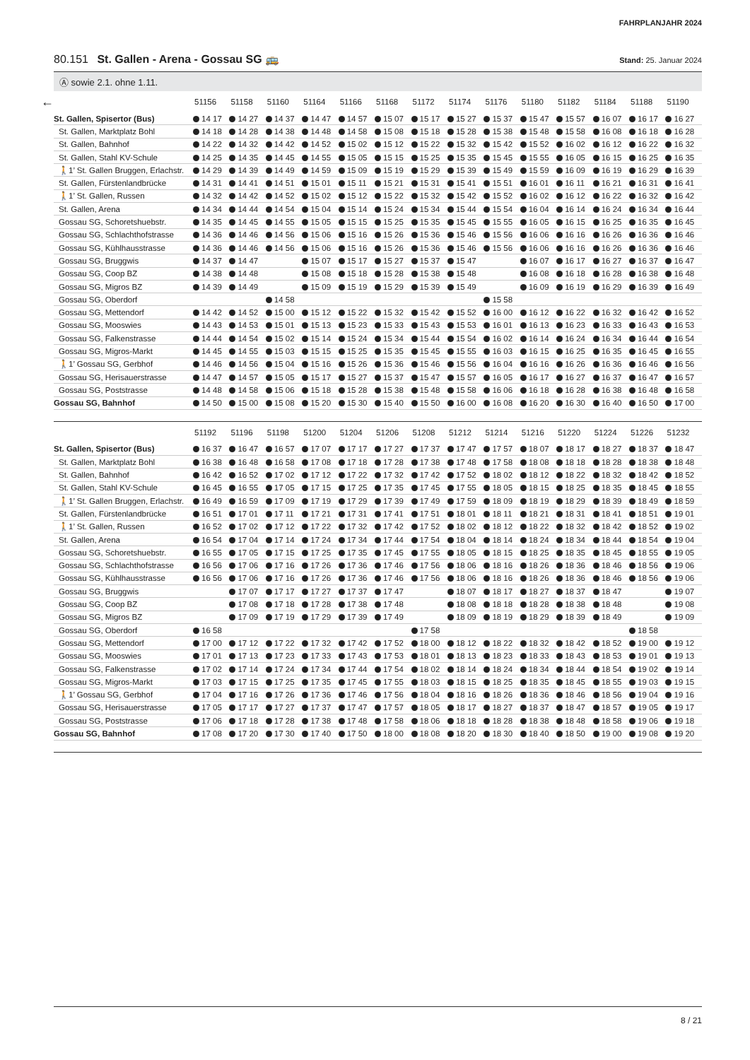FAHRPLANJAHR 2024
80.151 St. Gallen - Arena - Gossau SG 🚌
Stand: 25. Januar 2024
Ⓐ sowie 2.1. ohne 1.11.
| ← | 51156 | 51158 | 51160 | 51164 | 51166 | 51168 | 51172 | 51174 | 51176 | 51180 | 51182 | 51184 | 51188 | 51190 |
| --- | --- | --- | --- | --- | --- | --- | --- | --- | --- | --- | --- | --- | --- | --- |
| St. Gallen, Spisertor (Bus) | 14 17 | 14 27 | 14 37 | 14 47 | 14 57 | 15 07 | 15 17 | 15 27 | 15 37 | 15 47 | 15 57 | 16 07 | 16 17 | 16 27 |
| St. Gallen, Marktplatz Bohl | 14 18 | 14 28 | 14 38 | 14 48 | 14 58 | 15 08 | 15 18 | 15 28 | 15 38 | 15 48 | 15 58 | 16 08 | 16 18 | 16 28 |
| St. Gallen, Bahnhof | 14 22 | 14 32 | 14 42 | 14 52 | 15 02 | 15 12 | 15 22 | 15 32 | 15 42 | 15 52 | 16 02 | 16 12 | 16 22 | 16 32 |
| St. Gallen, Stahl KV-Schule | 14 25 | 14 35 | 14 45 | 14 55 | 15 05 | 15 15 | 15 25 | 15 35 | 15 45 | 15 55 | 16 05 | 16 15 | 16 25 | 16 35 |
| 🚶1’ St. Gallen Bruggen, Erlachstr. | 14 29 | 14 39 | 14 49 | 14 59 | 15 09 | 15 19 | 15 29 | 15 39 | 15 49 | 15 59 | 16 09 | 16 19 | 16 29 | 16 39 |
| St. Gallen, Fürstenlandbrücke | 14 31 | 14 41 | 14 51 | 15 01 | 15 11 | 15 21 | 15 31 | 15 41 | 15 51 | 16 01 | 16 11 | 16 21 | 16 31 | 16 41 |
| 🚶1’ St. Gallen, Russen | 14 32 | 14 42 | 14 52 | 15 02 | 15 12 | 15 22 | 15 32 | 15 42 | 15 52 | 16 02 | 16 12 | 16 22 | 16 32 | 16 42 |
| St. Gallen, Arena | 14 34 | 14 44 | 14 54 | 15 04 | 15 14 | 15 24 | 15 34 | 15 44 | 15 54 | 16 04 | 16 14 | 16 24 | 16 34 | 16 44 |
| Gossau SG, Schoretshuebstr. | 14 35 | 14 45 | 14 55 | 15 05 | 15 15 | 15 25 | 15 35 | 15 45 | 15 55 | 16 05 | 16 15 | 16 25 | 16 35 | 16 45 |
| Gossau SG, Schlachthofstrasse | 14 36 | 14 46 | 14 56 | 15 06 | 15 16 | 15 26 | 15 36 | 15 46 | 15 56 | 16 06 | 16 16 | 16 26 | 16 36 | 16 46 |
| Gossau SG, Kühlhausstrasse | 14 36 | 14 46 | 14 56 | 15 06 | 15 16 | 15 26 | 15 36 | 15 46 | 15 56 | 16 06 | 16 16 | 16 26 | 16 36 | 16 46 |
| Gossau SG, Bruggwis | 14 37 | 14 47 | | 15 07 | 15 17 | 15 27 | 15 37 | 15 47 | | 16 07 | 16 17 | 16 27 | 16 37 | 16 47 |
| Gossau SG, Coop BZ | 14 38 | 14 48 | | 15 08 | 15 18 | 15 28 | 15 38 | 15 48 | | 16 08 | 16 18 | 16 28 | 16 38 | 16 48 |
| Gossau SG, Migros BZ | 14 39 | 14 49 | | 15 09 | 15 19 | 15 29 | 15 39 | 15 49 | | 16 09 | 16 19 | 16 29 | 16 39 | 16 49 |
| Gossau SG, Oberdorf | | | 14 58 | | | | | | 15 58 | | | | | |
| Gossau SG, Mettendorf | 14 42 | 14 52 | 15 00 | 15 12 | 15 22 | 15 32 | 15 42 | 15 52 | 16 00 | 16 12 | 16 22 | 16 32 | 16 42 | 16 52 |
| Gossau SG, Mooswies | 14 43 | 14 53 | 15 01 | 15 13 | 15 23 | 15 33 | 15 43 | 15 53 | 16 01 | 16 13 | 16 23 | 16 33 | 16 43 | 16 53 |
| Gossau SG, Falkenstrasse | 14 44 | 14 54 | 15 02 | 15 14 | 15 24 | 15 34 | 15 44 | 15 54 | 16 02 | 16 14 | 16 24 | 16 34 | 16 44 | 16 54 |
| Gossau SG, Migros-Markt | 14 45 | 14 55 | 15 03 | 15 15 | 15 25 | 15 35 | 15 45 | 15 55 | 16 03 | 16 15 | 16 25 | 16 35 | 16 45 | 16 55 |
| 🚶1’ Gossau SG, Gerbhof | 14 46 | 14 56 | 15 04 | 15 16 | 15 26 | 15 36 | 15 46 | 15 56 | 16 04 | 16 16 | 16 26 | 16 36 | 16 46 | 16 56 |
| Gossau SG, Herisauerstrasse | 14 47 | 14 57 | 15 05 | 15 17 | 15 27 | 15 37 | 15 47 | 15 57 | 16 05 | 16 17 | 16 27 | 16 37 | 16 47 | 16 57 |
| Gossau SG, Poststrasse | 14 48 | 14 58 | 15 06 | 15 18 | 15 28 | 15 38 | 15 48 | 15 58 | 16 06 | 16 18 | 16 28 | 16 38 | 16 48 | 16 58 |
| Gossau SG, Bahnhof | 14 50 | 15 00 | 15 08 | 15 20 | 15 30 | 15 40 | 15 50 | 16 00 | 16 08 | 16 20 | 16 30 | 16 40 | 16 50 | 17 00 |
| | 51192 | 51196 | 51198 | 51200 | 51204 | 51206 | 51208 | 51212 | 51214 | 51216 | 51220 | 51224 | 51226 | 51232 |
| --- | --- | --- | --- | --- | --- | --- | --- | --- | --- | --- | --- | --- | --- | --- |
| St. Gallen, Spisertor (Bus) | 16 37 | 16 47 | 16 57 | 17 07 | 17 17 | 17 27 | 17 37 | 17 47 | 17 57 | 18 07 | 18 17 | 18 27 | 18 37 | 18 47 |
| St. Gallen, Marktplatz Bohl | 16 38 | 16 48 | 16 58 | 17 08 | 17 18 | 17 28 | 17 38 | 17 48 | 17 58 | 18 08 | 18 18 | 18 28 | 18 38 | 18 48 |
| St. Gallen, Bahnhof | 16 42 | 16 52 | 17 02 | 17 12 | 17 22 | 17 32 | 17 42 | 17 52 | 18 02 | 18 12 | 18 22 | 18 32 | 18 42 | 18 52 |
| St. Gallen, Stahl KV-Schule | 16 45 | 16 55 | 17 05 | 17 15 | 17 25 | 17 35 | 17 45 | 17 55 | 18 05 | 18 15 | 18 25 | 18 35 | 18 45 | 18 55 |
| 🚶1’ St. Gallen Bruggen, Erlachstr. | 16 49 | 16 59 | 17 09 | 17 19 | 17 29 | 17 39 | 17 49 | 17 59 | 18 09 | 18 19 | 18 29 | 18 39 | 18 49 | 18 59 |
| St. Gallen, Fürstenlandbrücke | 16 51 | 17 01 | 17 11 | 17 21 | 17 31 | 17 41 | 17 51 | 18 01 | 18 11 | 18 21 | 18 31 | 18 41 | 18 51 | 19 01 |
| 🚶1’ St. Gallen, Russen | 16 52 | 17 02 | 17 12 | 17 22 | 17 32 | 17 42 | 17 52 | 18 02 | 18 12 | 18 22 | 18 32 | 18 42 | 18 52 | 19 02 |
| St. Gallen, Arena | 16 54 | 17 04 | 17 14 | 17 24 | 17 34 | 17 44 | 17 54 | 18 04 | 18 14 | 18 24 | 18 34 | 18 44 | 18 54 | 19 04 |
| Gossau SG, Schoretshuebstr. | 16 55 | 17 05 | 17 15 | 17 25 | 17 35 | 17 45 | 17 55 | 18 05 | 18 15 | 18 25 | 18 35 | 18 45 | 18 55 | 19 05 |
| Gossau SG, Schlachthofstrasse | 16 56 | 17 06 | 17 16 | 17 26 | 17 36 | 17 46 | 17 56 | 18 06 | 18 16 | 18 26 | 18 36 | 18 46 | 18 56 | 19 06 |
| Gossau SG, Kühlhausstrasse | 16 56 | 17 06 | 17 16 | 17 26 | 17 36 | 17 46 | 17 56 | 18 06 | 18 16 | 18 26 | 18 36 | 18 46 | 18 56 | 19 06 |
| Gossau SG, Bruggwis | | 17 07 | 17 17 | 17 27 | 17 37 | 17 47 | | 18 07 | 18 17 | 18 27 | 18 37 | 18 47 | | 19 07 |
| Gossau SG, Coop BZ | | 17 08 | 17 18 | 17 28 | 17 38 | 17 48 | | 18 08 | 18 18 | 18 28 | 18 38 | 18 48 | | 19 08 |
| Gossau SG, Migros BZ | | 17 09 | 17 19 | 17 29 | 17 39 | 17 49 | | 18 09 | 18 19 | 18 29 | 18 39 | 18 49 | | 19 09 |
| Gossau SG, Oberdorf | 16 58 | | | | | | 17 58 | | | | | | 18 58 | |
| Gossau SG, Mettendorf | 17 00 | 17 12 | 17 22 | 17 32 | 17 42 | 17 52 | 18 00 | 18 12 | 18 22 | 18 32 | 18 42 | 18 52 | 19 00 | 19 12 |
| Gossau SG, Mooswies | 17 01 | 17 13 | 17 23 | 17 33 | 17 43 | 17 53 | 18 01 | 18 13 | 18 23 | 18 33 | 18 43 | 18 53 | 19 01 | 19 13 |
| Gossau SG, Falkenstrasse | 17 02 | 17 14 | 17 24 | 17 34 | 17 44 | 17 54 | 18 02 | 18 14 | 18 24 | 18 34 | 18 44 | 18 54 | 19 02 | 19 14 |
| Gossau SG, Migros-Markt | 17 03 | 17 15 | 17 25 | 17 35 | 17 45 | 17 55 | 18 03 | 18 15 | 18 25 | 18 35 | 18 45 | 18 55 | 19 03 | 19 15 |
| 🚶1’ Gossau SG, Gerbhof | 17 04 | 17 16 | 17 26 | 17 36 | 17 46 | 17 56 | 18 04 | 18 16 | 18 26 | 18 36 | 18 46 | 18 56 | 19 04 | 19 16 |
| Gossau SG, Herisauerstrasse | 17 05 | 17 17 | 17 27 | 17 37 | 17 47 | 17 57 | 18 05 | 18 17 | 18 27 | 18 37 | 18 47 | 18 57 | 19 05 | 19 17 |
| Gossau SG, Poststrasse | 17 06 | 17 18 | 17 28 | 17 38 | 17 48 | 17 58 | 18 06 | 18 18 | 18 28 | 18 38 | 18 48 | 18 58 | 19 06 | 19 18 |
| Gossau SG, Bahnhof | 17 08 | 17 20 | 17 30 | 17 40 | 17 50 | 18 00 | 18 08 | 18 20 | 18 30 | 18 40 | 18 50 | 19 00 | 19 08 | 19 20 |
8 / 21